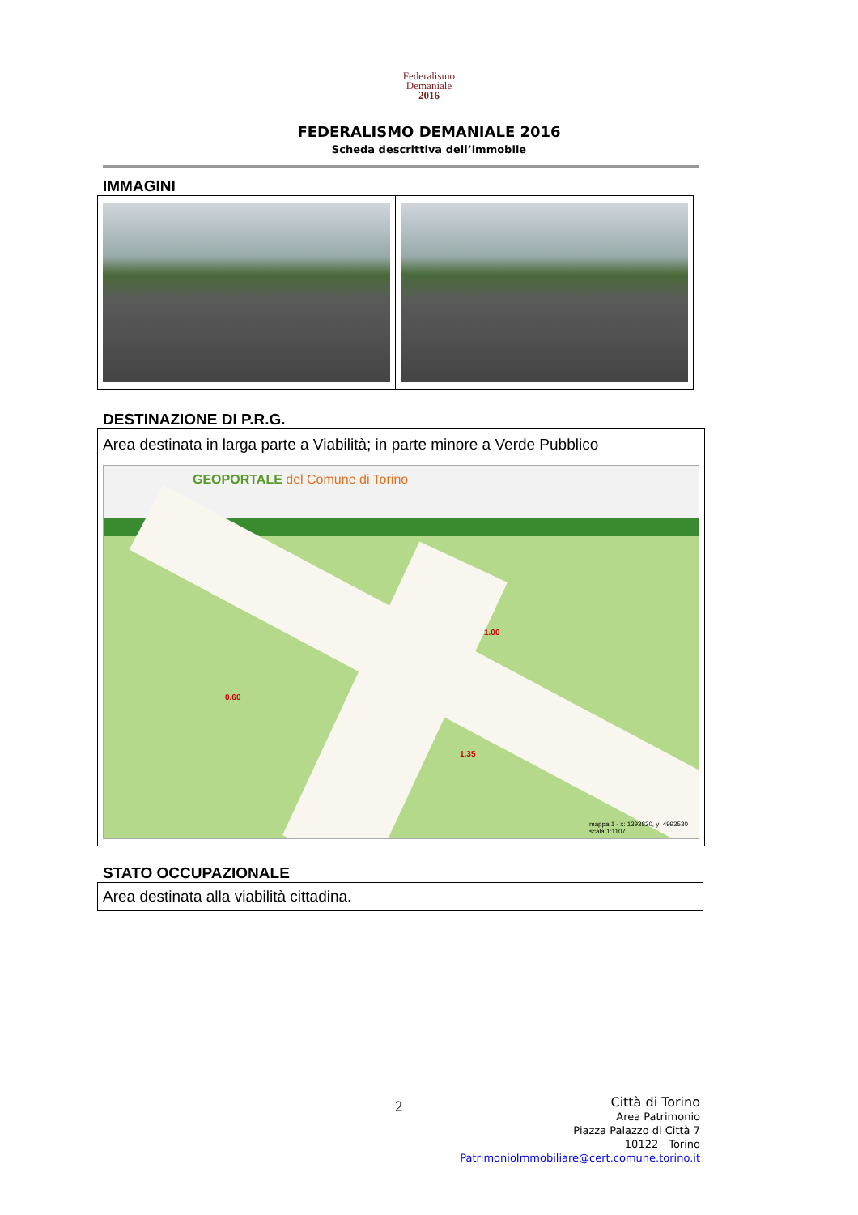Federalismo
Demaniale
2016
FEDERALISMO DEMANIALE 2016
Scheda descrittiva dell’immobile
IMMAGINI
DESTINAZIONE DI P.R.G.
| Area destinata in larga parte a Viabilità; in parte minore a Verde Pubblico GEOPORTALE del Comune di Torino 0.60 1.00 1.35 mappa 1 - x: 1393820, y: 4993530 scala 1:1107 |
STATO OCCUPAZIONALE
| Area destinata alla viabilità cittadina. |
2
Città di Torino
Area Patrimonio
Piazza Palazzo di Città 7
10122 - Torino
PatrimonioImmobiliare@cert.comune.torino.it